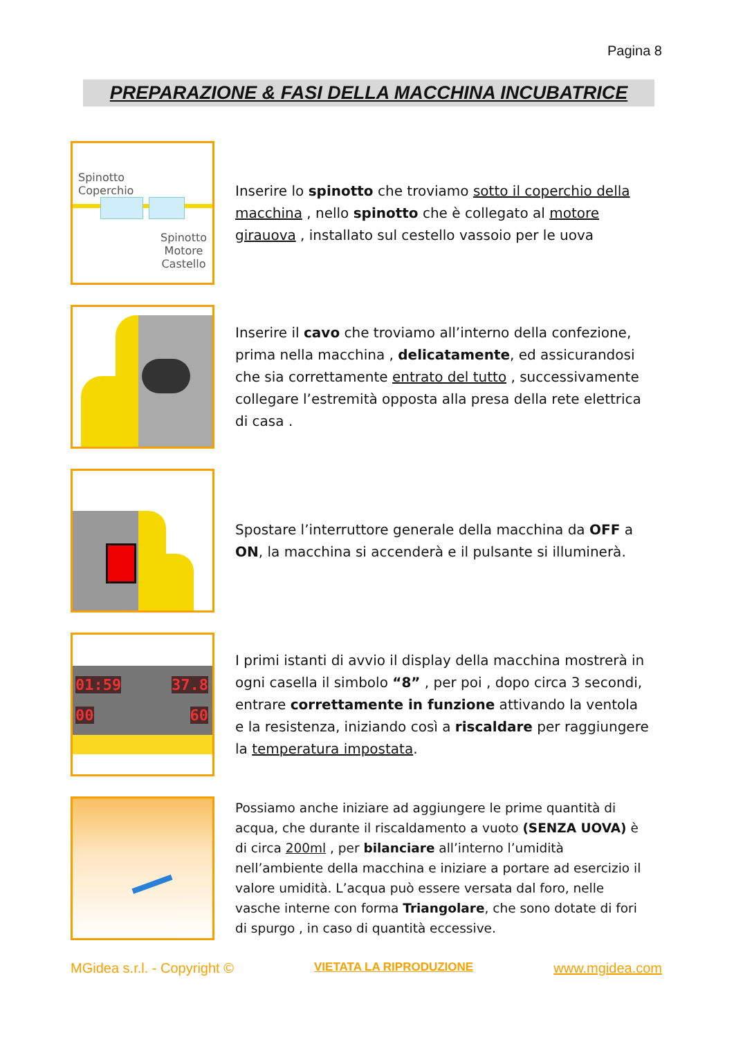Pagina 8
PREPARAZIONE & FASI DELLA MACCHINA INCUBATRICE
Spinotto
Coperchio
Spinotto
Motore
Castello
Inserire lo spinotto che troviamo sotto il coperchio della macchina , nello spinotto che è collegato al motore girauova , installato sul cestello vassoio per le uova
Inserire il cavo che troviamo all’interno della confezione, prima nella macchina , delicatamente, ed assicurandosi che sia correttamente entrato del tutto , successivamente collegare l’estremità opposta alla presa della rete elettrica di casa .
Spostare l’interruttore generale della macchina da OFF a ON, la macchina si accenderà e il pulsante si illuminerà.
01:59 37.8
00 60
I primi istanti di avvio il display della macchina mostrerà in ogni casella il simbolo “8” , per poi , dopo circa 3 secondi, entrare correttamente in funzione attivando la ventola e la resistenza, iniziando così a riscaldare per raggiungere la temperatura impostata.
Possiamo anche iniziare ad aggiungere le prime quantità di acqua, che durante il riscaldamento a vuoto (SENZA UOVA) è di circa 200ml , per bilanciare all’interno l’umidità nell’ambiente della macchina e iniziare a portare ad esercizio il valore umidità. L’acqua può essere versata dal foro, nelle vasche interne con forma Triangolare, che sono dotate di fori di spurgo , in caso di quantità eccessive.
MGidea s.r.l. - Copyright © VIETATA LA RIPRODUZIONE www.mgidea.com